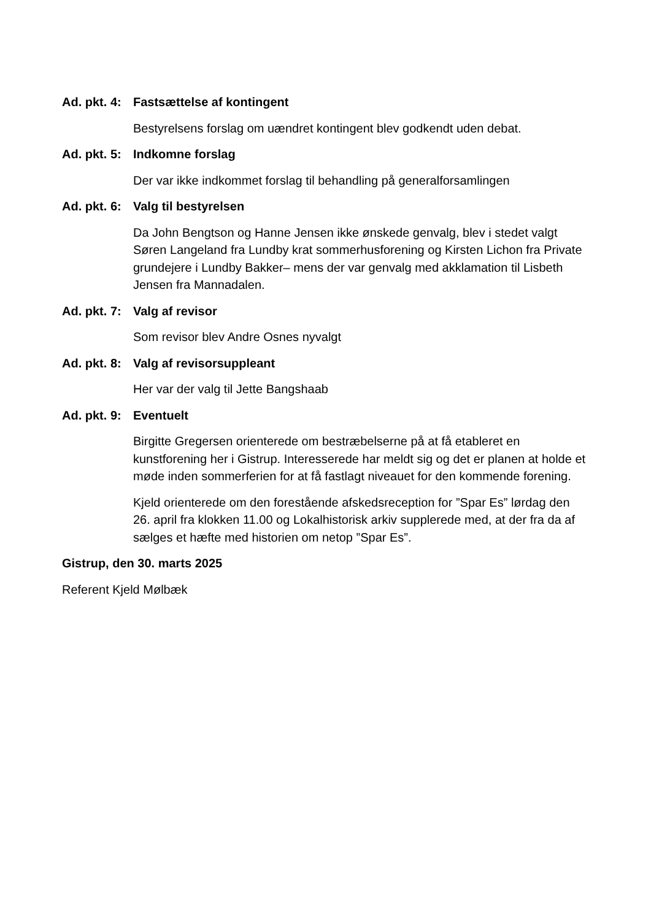Ad. pkt. 4: Fastsættelse af kontingent
Bestyrelsens forslag om uændret kontingent blev godkendt uden debat.
Ad. pkt. 5: Indkomne forslag
Der var ikke indkommet forslag til behandling på generalforsamlingen
Ad. pkt. 6: Valg til bestyrelsen
Da John Bengtson og Hanne Jensen ikke ønskede genvalg, blev i stedet valgt Søren Langeland fra Lundby krat sommerhusforening og Kirsten Lichon fra Private grundejere i Lundby Bakker– mens der var genvalg med akklamation til Lisbeth Jensen fra Mannadalen.
Ad. pkt. 7: Valg af revisor
Som revisor blev Andre Osnes nyvalgt
Ad. pkt. 8: Valg af revisorsuppleant
Her var der valg til Jette Bangshaab
Ad. pkt. 9: Eventuelt
Birgitte Gregersen orienterede om bestræbelserne på at få etableret en kunstforening her i Gistrup. Interesserede har meldt sig og det er planen at holde et møde inden sommerferien for at få fastlagt niveauet for den kommende forening.
Kjeld orienterede om den forestående afskedsreception for ”Spar Es” lørdag den 26. april fra klokken 11.00 og Lokalhistorisk arkiv supplerede med, at der fra da af sælges et hæfte med historien om netop ”Spar Es”.
Gistrup, den 30. marts 2025
Referent Kjeld Mølbæk